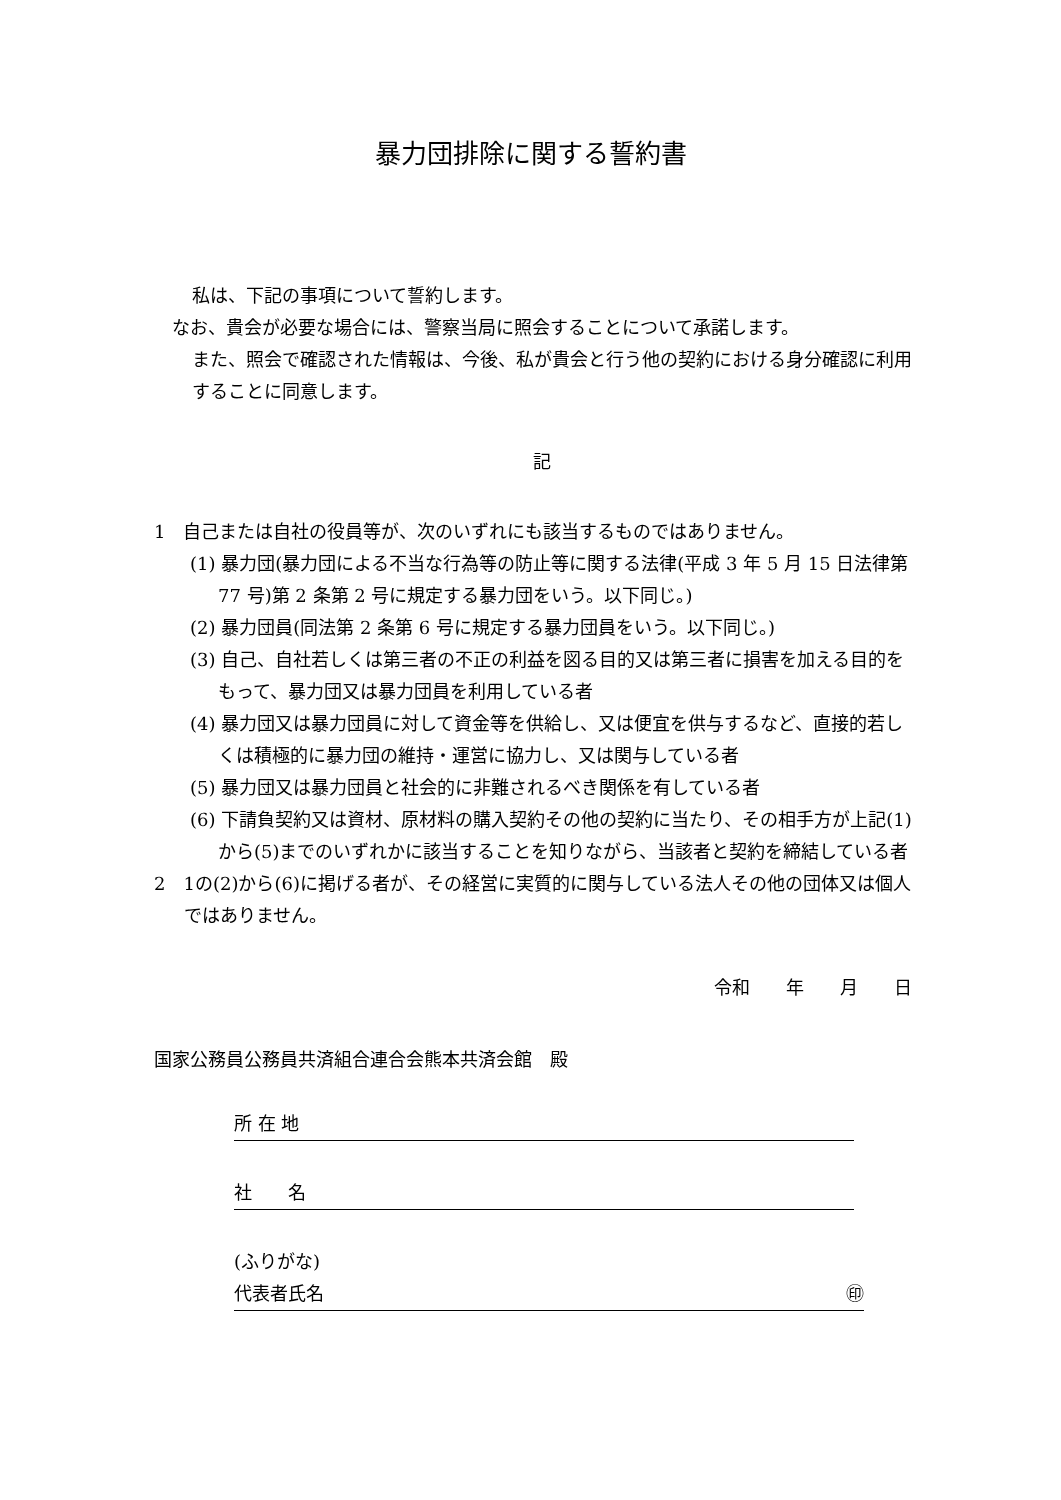暴力団排除に関する誓約書
私は、下記の事項について誓約します。
なお、貴会が必要な場合には、警察当局に照会することについて承諾します。
また、照会で確認された情報は、今後、私が貴会と行う他の契約における身分確認に利用することに同意します。
記
1　自己または自社の役員等が、次のいずれにも該当するものではありません。
(1) 暴力団(暴力団による不当な行為等の防止等に関する法律(平成 3 年 5 月 15 日法律第 77 号)第 2 条第 2 号に規定する暴力団をいう。以下同じ。)
(2) 暴力団員(同法第 2 条第 6 号に規定する暴力団員をいう。以下同じ。)
(3) 自己、自社若しくは第三者の不正の利益を図る目的又は第三者に損害を加える目的をもって、暴力団又は暴力団員を利用している者
(4) 暴力団又は暴力団員に対して資金等を供給し、又は便宜を供与するなど、直接的若しくは積極的に暴力団の維持・運営に協力し、又は関与している者
(5) 暴力団又は暴力団員と社会的に非難されるべき関係を有している者
(6) 下請負契約又は資材、原材料の購入契約その他の契約に当たり、その相手方が上記(1)から(5)までのいずれかに該当することを知りながら、当該者と契約を締結している者
2　1の(2)から(6)に掲げる者が、その経営に実質的に関与している法人その他の団体又は個人ではありません。
令和　　年　　月　　日
国家公務員公務員共済組合連合会熊本共済会館　殿
所 在 地
社　　名
(ふりがな)
代表者氏名 ㊞